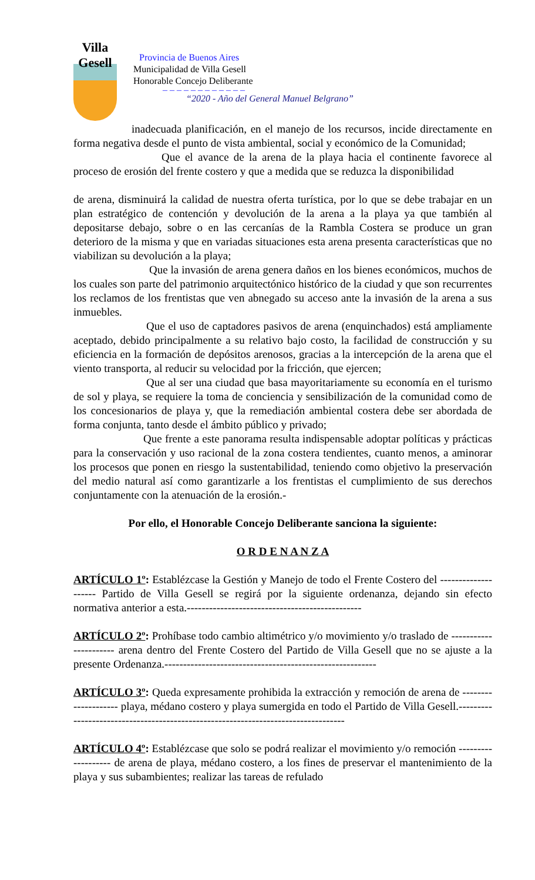Villa
Gesell
Provincia de Buenos Aires
Municipalidad de Villa Gesell
Honorable Concejo Deliberante
– – – – – – – – – – – –
“2020 - Año del General Manuel Belgrano”
inadecuada planificación, en el manejo de los recursos, incide directamente en forma negativa desde el punto de vista ambiental, social y económico de la Comunidad;
Que el avance de la arena de la playa hacia el continente favorece al proceso de erosión del frente costero y que a medida que se reduzca la disponibilidad
de arena, disminuirá la calidad de nuestra oferta turística, por lo que se debe trabajar en un plan estratégico de contención y devolución de la arena a la playa ya que también al depositarse debajo, sobre o en las cercanías de la Rambla Costera se produce un gran deterioro de la misma y que en variadas situaciones esta arena presenta características que no viabilizan su devolución a la playa;
Que la invasión de arena genera daños en los bienes económicos, muchos de los cuales son parte del patrimonio arquitectónico histórico de la ciudad y que son recurrentes los reclamos de los frentistas que ven abnegado su acceso ante la invasión de la arena a sus inmuebles.
Que el uso de captadores pasivos de arena (enquinchados) está ampliamente aceptado, debido principalmente a su relativo bajo costo, la facilidad de construcción y su eficiencia en la formación de depósitos arenosos, gracias a la intercepción de la arena que el viento transporta, al reducir su velocidad por la fricción, que ejercen;
Que al ser una ciudad que basa mayoritariamente su economía en el turismo de sol y playa, se requiere la toma de conciencia y sensibilización de la comunidad como de los concesionarios de playa y, que la remediación ambiental costera debe ser abordada de forma conjunta, tanto desde el ámbito público y privado;
Que frente a este panorama resulta indispensable adoptar políticas y prácticas para la conservación y uso racional de la zona costera tendientes, cuanto menos, a aminorar los procesos que ponen en riesgo la sustentabilidad, teniendo como objetivo la preservación del medio natural así como garantizarle a los frentistas el cumplimiento de sus derechos conjuntamente con la atenuación de la erosión.-
Por ello, el Honorable Concejo Deliberante sanciona la siguiente:
O R D E N A N Z A
ARTÍCULO 1º: Establézcase la Gestión y Manejo de todo el Frente Costero del -------------------- Partido de Villa Gesell se regirá por la siguiente ordenanza, dejando sin efecto normativa anterior a esta.-----------------------------------------------
ARTÍCULO 2º: Prohíbase todo cambio altimétrico y/o movimiento y/o traslado de ---------------------- arena dentro del Frente Costero del Partido de Villa Gesell que no se ajuste a la presente Ordenanza.---------------------------------------------------------
ARTÍCULO 3º: Queda expresamente prohibida la extracción y remoción de arena de -------------------- playa, médano costero y playa sumergida en todo el Partido de Villa Gesell.----------------------------------------------------------------------------------
ARTÍCULO 4º: Establézcase que solo se podrá realizar el movimiento y/o remoción ------------------- de arena de playa, médano costero, a los fines de preservar el mantenimiento de la playa y sus subambientes; realizar las tareas de refulado